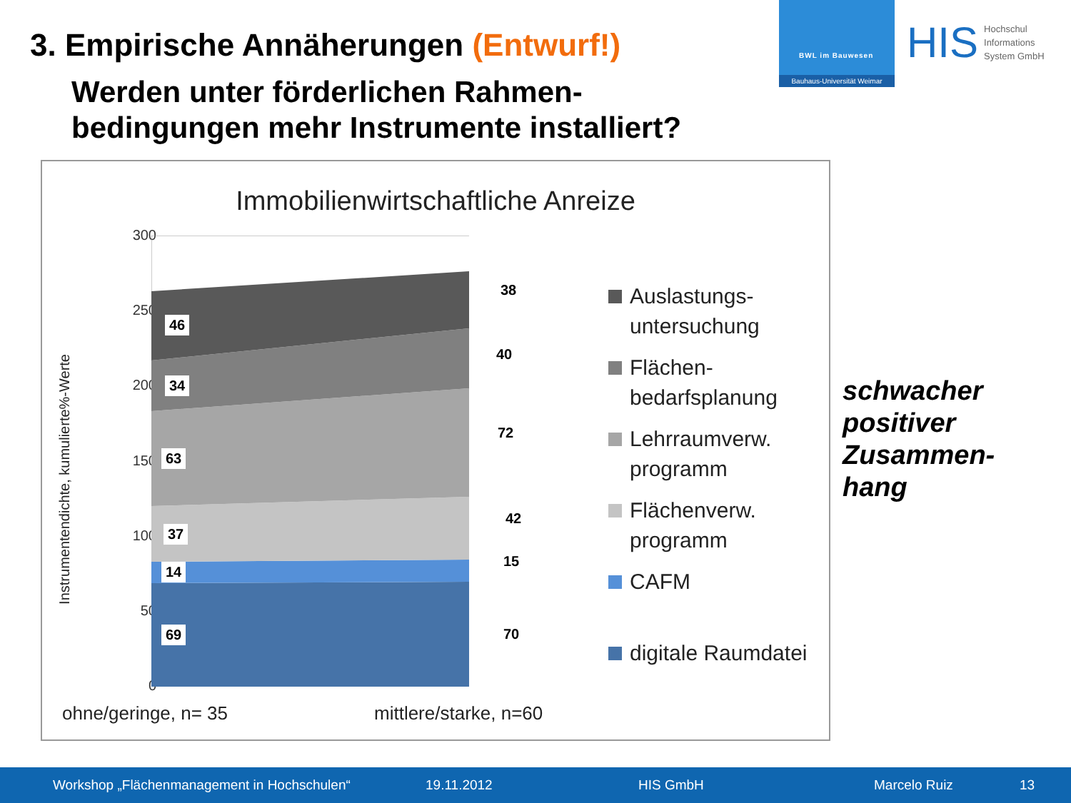3. Empirische Annäherungen (Entwurf!)
Werden unter förderlichen Rahmen-
bedingungen mehr Instrumente installiert?
BWL im Bauwesen
Bauhaus-Universität Weimar
HIS
Hochschul
Informations
System GmbH
Immobilienwirtschaftliche Anreize
Instrumentendichte, kumulierte%-Werte
300
250
200
150
100
50
0
46
38
34
40
63
72
37
42
14
15
69 70
Auslastungs-
untersuchung
Flächen-
bedarfsplanung
Lehrraumverw.
programm
Flächenverw.
programm
CAFM
digitale Raumdatei
ohne/geringe, n= 35 mittlere/starke, n=60
schwacher
positiver
Zusammen-
hang
Workshop „Flächenmanagement in Hochschulen“19.11.2012 HIS GmbH Marcelo Ruiz 13